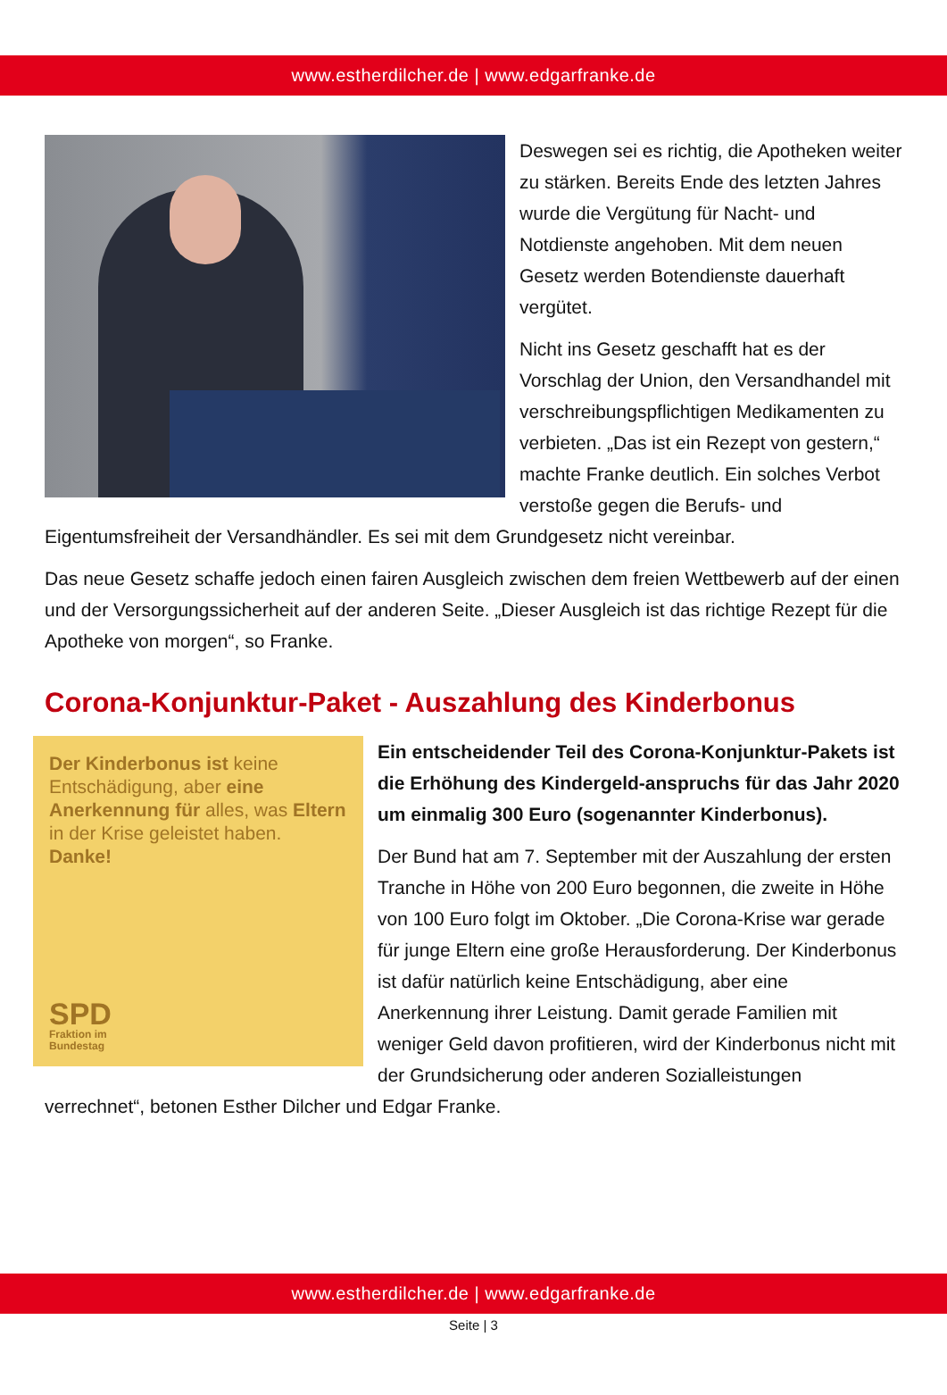www.estherdilcher.de | www.edgarfranke.de
Deswegen sei es richtig, die Apotheken weiter zu stärken. Bereits Ende des letzten Jahres wurde die Vergütung für Nacht- und Notdienste angehoben. Mit dem neuen Gesetz werden Botendienste dauerhaft vergütet.
Nicht ins Gesetz geschafft hat es der Vorschlag der Union, den Versandhandel mit verschreibungspflichtigen Medikamenten zu verbieten. „Das ist ein Rezept von gestern,“ machte Franke deutlich. Ein solches Verbot verstoße gegen die Berufs- und Eigentumsfreiheit der Versandhändler. Es sei mit dem Grundgesetz nicht vereinbar.
Das neue Gesetz schaffe jedoch einen fairen Ausgleich zwischen dem freien Wettbewerb auf der einen und der Versorgungssicherheit auf der anderen Seite. „Dieser Ausgleich ist das richtige Rezept für die Apotheke von morgen“, so Franke.
Corona-Konjunktur-Paket - Auszahlung des Kinderbonus
Der Kinderbonus ist keine Entschädigung, aber eine Anerkennung für alles, was Eltern in der Krise geleistet haben. Danke!
SPD
Fraktion im
Bundestag
Ein entscheidender Teil des Corona-Konjunktur-Pakets ist die Erhöhung des Kindergeld-anspruchs für das Jahr 2020 um einmalig 300 Euro (sogenannter Kinderbonus).
Der Bund hat am 7. September mit der Auszahlung der ersten Tranche in Höhe von 200 Euro begonnen, die zweite in Höhe von 100 Euro folgt im Oktober. „Die Corona-Krise war gerade für junge Eltern eine große Herausforderung. Der Kinderbonus ist dafür natürlich keine Entschädigung, aber eine Anerkennung ihrer Leistung. Damit gerade Familien mit weniger Geld davon profitieren, wird der Kinderbonus nicht mit der Grundsicherung oder anderen Sozialleistungen verrechnet“, betonen Esther Dilcher und Edgar Franke.
www.estherdilcher.de | www.edgarfranke.de
Seite | 3